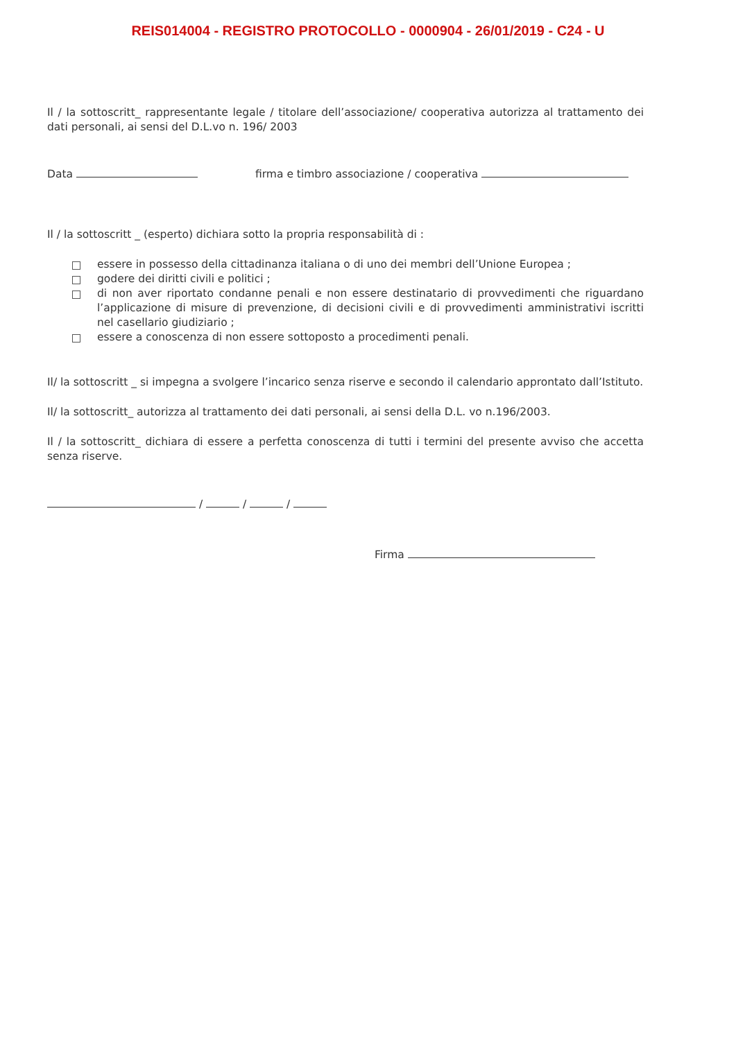REIS014004 - REGISTRO PROTOCOLLO - 0000904 - 26/01/2019 - C24 - U
Il / la sottoscritt_ rappresentante legale / titolare dell’associazione/ cooperativa autorizza al trattamento dei dati personali, ai sensi del D.L.vo n. 196/ 2003
Data firma e timbro associazione / cooperativa
Il / la sottoscritt _ (esperto) dichiara sotto la propria responsabilità di :
essere in possesso della cittadinanza italiana o di uno dei membri dell’Unione Europea ;
godere dei diritti civili e politici ;
di non aver riportato condanne penali e non essere destinatario di provvedimenti che riguardano l’applicazione di misure di prevenzione, di decisioni civili e di provvedimenti amministrativi iscritti nel casellario giudiziario ;
essere a conoscenza di non essere sottoposto a procedimenti penali.
Il/ la sottoscritt _ si impegna a svolgere l’incarico senza riserve e secondo il calendario approntato dall’Istituto.
Il/ la sottoscritt_ autorizza al trattamento dei dati personali, ai sensi della D.L. vo n.196/2003.
Il / la sottoscritt_ dichiara di essere a perfetta conoscenza di tutti i termini del presente avviso che accetta senza riserve.
/ / /
Firma